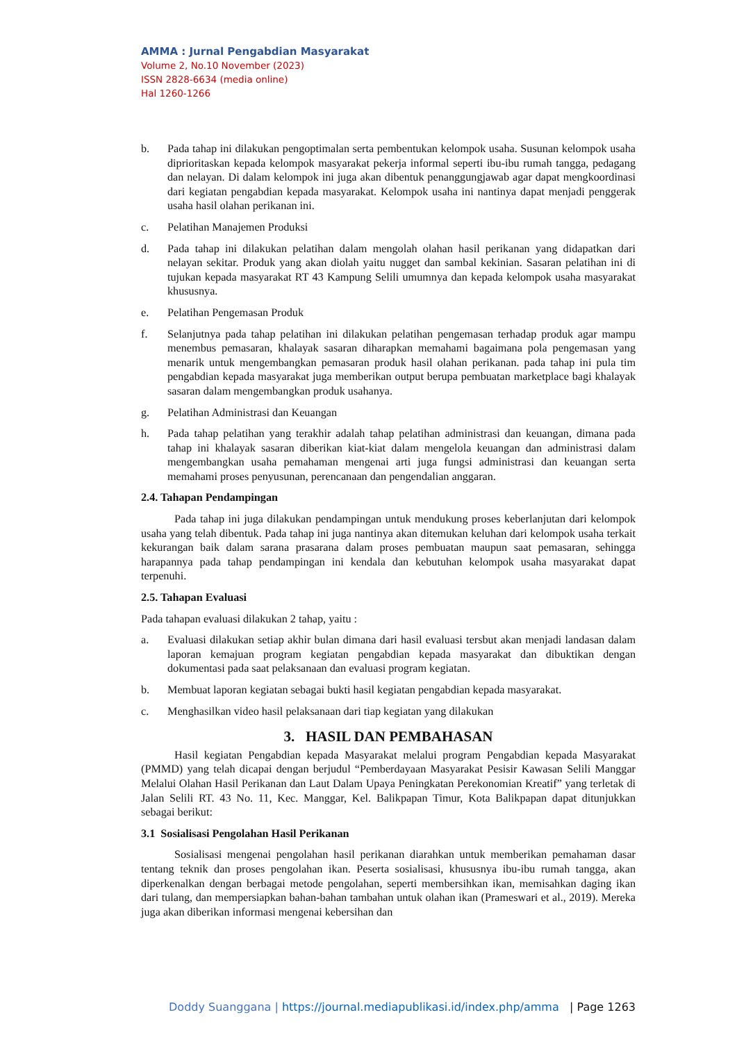AMMA : Jurnal Pengabdian Masyarakat
Volume 2, No.10 November (2023)
ISSN 2828-6634 (media online)
Hal 1260-1266
b. Pada tahap ini dilakukan pengoptimalan serta pembentukan kelompok usaha. Susunan kelompok usaha diprioritaskan kepada kelompok masyarakat pekerja informal seperti ibu-ibu rumah tangga, pedagang dan nelayan. Di dalam kelompok ini juga akan dibentuk penanggungjawab agar dapat mengkoordinasi dari kegiatan pengabdian kepada masyarakat. Kelompok usaha ini nantinya dapat menjadi penggerak usaha hasil olahan perikanan ini.
c. Pelatihan Manajemen Produksi
d. Pada tahap ini dilakukan pelatihan dalam mengolah olahan hasil perikanan yang didapatkan dari nelayan sekitar. Produk yang akan diolah yaitu nugget dan sambal kekinian. Sasaran pelatihan ini di tujukan kepada masyarakat RT 43 Kampung Selili umumnya dan kepada kelompok usaha masyarakat khususnya.
e. Pelatihan Pengemasan Produk
f. Selanjutnya pada tahap pelatihan ini dilakukan pelatihan pengemasan terhadap produk agar mampu menembus pemasaran, khalayak sasaran diharapkan memahami bagaimana pola pengemasan yang menarik untuk mengembangkan pemasaran produk hasil olahan perikanan. pada tahap ini pula tim pengabdian kepada masyarakat juga memberikan output berupa pembuatan marketplace bagi khalayak sasaran dalam mengembangkan produk usahanya.
g. Pelatihan Administrasi dan Keuangan
h. Pada tahap pelatihan yang terakhir adalah tahap pelatihan administrasi dan keuangan, dimana pada tahap ini khalayak sasaran diberikan kiat-kiat dalam mengelola keuangan dan administrasi dalam mengembangkan usaha pemahaman mengenai arti juga fungsi administrasi dan keuangan serta memahami proses penyusunan, perencanaan dan pengendalian anggaran.
2.4. Tahapan Pendampingan
Pada tahap ini juga dilakukan pendampingan untuk mendukung proses keberlanjutan dari kelompok usaha yang telah dibentuk. Pada tahap ini juga nantinya akan ditemukan keluhan dari kelompok usaha terkait kekurangan baik dalam sarana prasarana dalam proses pembuatan maupun saat pemasaran, sehingga harapannya pada tahap pendampingan ini kendala dan kebutuhan kelompok usaha masyarakat dapat terpenuhi.
2.5. Tahapan Evaluasi
Pada tahapan evaluasi dilakukan 2 tahap, yaitu :
a. Evaluasi dilakukan setiap akhir bulan dimana dari hasil evaluasi tersbut akan menjadi landasan dalam laporan kemajuan program kegiatan pengabdian kepada masyarakat dan dibuktikan dengan dokumentasi pada saat pelaksanaan dan evaluasi program kegiatan.
b. Membuat laporan kegiatan sebagai bukti hasil kegiatan pengabdian kepada masyarakat.
c. Menghasilkan video hasil pelaksanaan dari tiap kegiatan yang dilakukan
3. HASIL DAN PEMBAHASAN
Hasil kegiatan Pengabdian kepada Masyarakat melalui program Pengabdian kepada Masyarakat (PMMD) yang telah dicapai dengan berjudul “Pemberdayaan Masyarakat Pesisir Kawasan Selili Manggar Melalui Olahan Hasil Perikanan dan Laut Dalam Upaya Peningkatan Perekonomian Kreatif” yang terletak di Jalan Selili RT. 43 No. 11, Kec. Manggar, Kel. Balikpapan Timur, Kota Balikpapan dapat ditunjukkan sebagai berikut:
3.1 Sosialisasi Pengolahan Hasil Perikanan
Sosialisasi mengenai pengolahan hasil perikanan diarahkan untuk memberikan pemahaman dasar tentang teknik dan proses pengolahan ikan. Peserta sosialisasi, khususnya ibu-ibu rumah tangga, akan diperkenalkan dengan berbagai metode pengolahan, seperti membersihkan ikan, memisahkan daging ikan dari tulang, dan mempersiapkan bahan-bahan tambahan untuk olahan ikan (Prameswari et al., 2019). Mereka juga akan diberikan informasi mengenai kebersihan dan
Doddy Suanggana | https://journal.mediapublikasi.id/index.php/amma | Page 1263